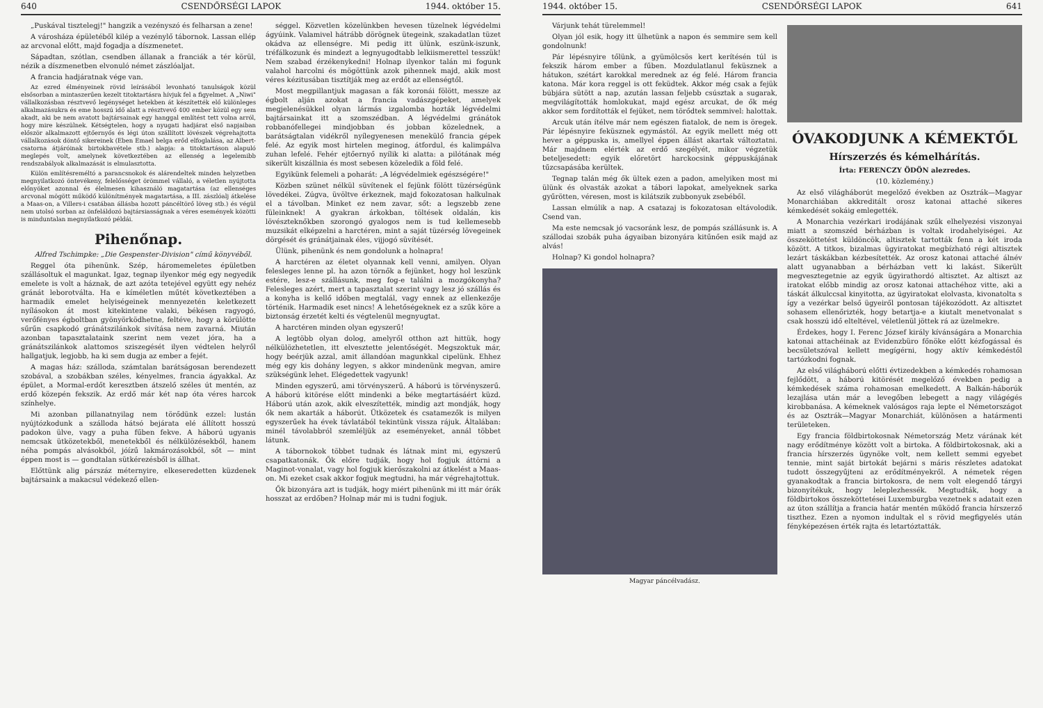640 CSENDŐRSÉGI LAPOK 1944. október 15.
„Puskával tisztelegj!" hangzik a vezényszó és felharsan a zene!
A városháza épületéből kilép a vezénylő tábornok. Lassan ellép az arcvonal előtt, majd fogadja a díszmenetet.
Sápadtan, szótlan, csendben állanak a franciák a tér körül, nézik a díszmenetben elvonuló német zászlóaljat.
A francia hadjáratnak vége van.
Az ezred élményeinek rövid leírásából levonható tanulságok közül elsősorban a mintaszerűen kezelt titoktartásra hívjuk fel a figyelmet. A „Niwi" vállalkozásban résztvevő legénységet hetekben át készítették elő különleges alkalmazásukra és eme hosszú idő alatt a résztvevő 400 ember közül egy sem akadt, aki be nem avatott bajtársainak egy hanggal említést tett volna arról, hogy mire készülnek. Kétségtelen, hogy a nyugati hadjárat első napjaiban először alkalmazott ejtőernyős és légi úton szállított lövészek végrehajtotta vállalkozások döntő sikereinek (Eben Emael belga erőd elfoglalása, az Albert-csatorna átjáróinak birtokbavétele stb.) alapja: a titoktartáson alapuló meglepés volt, amelynek következtében az ellenség a legelemibb rendszabályok alkalmazását is elmulasztotta.
Külön említésreméltó a parancsnokok és alárendeltek minden helyzetben megnyilatkozó öntevékeny, felelősséget örömmel vállaló, a véletlen nyújtotta előnyöket azonnal és élelmesen kihasználó magatartása (az ellenséges arcvonal mögött működő különítmények magatartása, a III. zászlóalj átkelése a Maas-on, a Villers-i csatában állásba hozott páncéltörő löveg stb.) és végül nem utolsó sorban az önfeláldozó bajtársiasságnak a véres események közötti is minduntalan megnyilatkozó példái.
Pihenőnap.
Alfred Tschimpke: „Die Gespenster-Division" című könyvéből.
Reggel óta pihenünk. Szép, háromemeletes épületben szállásoltuk el magunkat. Igaz, tegnap ilyenkor még egy negyedik emelete is volt a háznak, de azt azóta tetejével együtt egy nehéz gránát leborotválta. Ha e kíméletlen műtét következtében a harmadik emelet helyiségeinek mennyezetén keletkezett nyílásokon át most kitekintene valaki, békésen ragyogó, verőfényes égboltban gyönyörködhetne, feltéve, hogy a körülötte sűrűn csapkodó gránátszilánkok sivítása nem zavarná. Miután azonban tapasztalataink szerint nem vezet jóra, ha a gránátszilánkok alattomos sziszegését ilyen védtelen helyről hallgatjuk, legjobb, ha ki sem dugja az ember a fejét.
A magas ház: szálloda, számtalan barátságosan berendezett szobával, a szobákban széles, kényelmes, francia ágyakkal. Az épület, a Mormal-erdőt keresztben átszelő széles út mentén, az erdő közepén fekszik. Az erdő már két nap óta véres harcok színhelye.
Mi azonban pillanatnyilag nem törődünk ezzel: lustán nyújtózkodunk a szálloda hátsó bejárata elé állított hosszú padokon ülve, vagy a puha fűben fekve. A háború ugyanis nemcsak ütközetekből, menetekből és nélkülözésekből, hanem néha pompás alvásokból, jóízű lakmározásokból, sőt — mint éppen most is — gondtalan sütkérezésből is állhat.
Előttünk alig párszáz méternyire, elkeseredetten küzdenek bajtársaink a makacsul védekező ellen-
séggel. Közvetlen közelünkben hevesen tüzelnek légvédelmi ágyúink. Valamivel hátrább dörögnek ütegeink, szakadatlan tüzet okádva az ellenségre. Mi pedig itt ülünk, eszünk-iszunk, tréfálkozunk és mindezt a legnyugodtabb lelkiismerettel tesszük! Nem szabad érzékenykedni! Holnap ilyenkor talán mi fogunk valahol harcolni és mögöttünk azok pihennek majd, akik most véres kézitusában tisztítják meg az erdőt az ellenségtől.
Most megpillantjuk magasan a fák koronái fölött, messze az égbolt alján azokat a francia vadászgépeket, amelyek megjelenésükkel olyan lármás izgalomba hozták légvédelmi bajtársainkat itt a szomszédban. A légvédelmi gránátok robbanófellegei mindjobban és jobban közelednek, a barátságtalan vidékről nyílegyenesen menekülő francia gépek felé. Az egyik most hirtelen meginog, átfordul, és kalimpálva zuhan lefelé. Fehér ejtőernyő nyílik ki alatta: a pilótának még sikerült kiszállnia és most sebesen közeledik a föld felé.
Egyikünk felemeli a poharát: „A légvédelmiek egészségére!"
Közben szünet nélkül süvítenek el fejünk fölött tüzérségünk lövedékei. Zúgva, üvöltve érkeznek, majd fokozatosan halkulnak el a távolban. Minket ez nem zavar, sőt: a legszebb zene füleinknek! A gyakran árkokban, töltések oldalán, kis lövészteknőkben szorongó gyalogos nem is tud kellemesebb muzsikát elképzelni a harctéren, mint a saját tüzérség lövegeinek dörgését és gránátjainak éles, vijjogó süvítését.
Ülünk, pihenünk és nem gondolunk a holnapra!
A harctéren az életet olyannak kell venni, amilyen. Olyan felesleges lenne pl. ha azon törnők a fejünket, hogy hol leszünk estére, lesz-e szállásunk, meg fog-e találni a mozgókonyha? Felesleges azért, mert a tapasztalat szerint vagy lesz jó szállás és a konyha is kellő időben megtalál, vagy ennek az ellenkezője történik. Harmadik eset nincs! A lehetőségeknek ez a szűk köre a biztonság érzetét kelti és végtelenül megnyugtat.
A harctéren minden olyan egyszerű!
A legtöbb olyan dolog, amelyről otthon azt hittük, hogy nélkülözhetetlen, itt elvesztette jelentőségét. Megszoktuk már, hogy beérjük azzal, amit állandóan magunkkal cipelünk. Ehhez még egy kis dohány legyen, s akkor mindenünk megvan, amire szükségünk lehet. Elégedettek vagyunk!
Minden egyszerű, ami törvényszerű. A háború is törvényszerű. A háború kitörése előtt mindenki a béke megtartásáért küzd. Háború után azok, akik elveszítették, mindig azt mondják, hogy ők nem akarták a háborút. Ütközetek és csatamezők is milyen egyszerűek ha évek távlatából tekintünk vissza rájuk. Általában: minél távolabbról szemléljük az eseményeket, annál többet látunk.
A tábornokok többet tudnak és látnak mint mi, egyszerű csapatkatonák. Ők előre tudják, hogy hol fogjuk áttörni a Maginot-vonalat, vagy hol fogjuk kierőszakolni az átkelést a Maas-on. Mi ezeket csak akkor fogjuk megtudni, ha már végrehajtottuk.
Ők bizonyára azt is tudják, hogy miért pihenünk mi itt már órák hosszat az erdőben? Holnap már mi is tudni fogjuk.
1944. október 15. CSENDŐRSÉGI LAPOK 641
Várjunk tehát türelemmel!
Olyan jól esik, hogy itt ülhetünk a napon és semmire sem kell gondolnunk!
Pár lépésnyire tőlünk, a gyümölcsös kert kerítésén túl is fekszik három ember a fűben. Mozdulatlanul feküsznek a hátukon, szétárt karokkal merednek az ég felé. Három francia katona. Már kora reggel is ott feküdtek. Akkor még csak a fejük búbjára sütött a nap, azután lassan feljebb csúsztak a sugarak, megvilágították homlokukat, majd egész arcukat, de ők még akkor sem fordították el fejüket, nem törődtek semmivel: halottak.
Arcuk után ítélve már nem egészen fiatalok, de nem is öregek. Pár lépésnyire feküsznek egymástól. Az egyik mellett még ott hever a géppuska is, amellyel éppen állást akartak változtatni. Már majdnem elérték az erdő szegélyét, mikor végzetük beteljesedett: egyik előretört harckocsink géppuskájának tűzcsapásába kerültek.
Tegnap talán még ők ültek ezen a padon, amelyiken most mi ülünk és olvasták azokat a tábori lapokat, amelyeknek sarka gyűrötten, véresen, most is kilátszik zubbonyuk zsebéből.
Lassan elmúlik a nap. A csatazaj is fokozatosan eltávolodik. Csend van.
Ma este nemcsak jó vacsoránk lesz, de pompás szállásunk is. A szállodai szobák puha ágyaiban bizonyára kitűnően esik majd az alvás!
Holnap? Ki gondol holnapra?
Magyar páncélvadász.
ÓVAKODJUNK A KÉMEKTŐL
Hírszerzés és kémelhárítás.
Írta: FERENCZY ÖDÖN alezredes.
(10. közlemény.)
Az első világháborút megelőző években az Osztrák—Magyar Monarchiában akkreditált orosz katonai attaché sikeres kémkedését sokáig emlegették.
A Monarchia vezérkari irodájának szűk elhelyezési viszonyai miatt a szomszéd bérházban is voltak irodahelyiségei. Az összeköttetést küldöncök, altisztek tartották fenn a két iroda között. A titkos, bizalmas ügyiratokat megbízható régi altisztek lezárt táskákban kézbesítették. Az orosz katonai attaché álnév alatt ugyanabban a bérházban vett ki lakást. Sikerült megvesztegetnie az egyik ügyirathordó altisztet. Az altiszt az iratokat előbb mindig az orosz katonai attachéhoz vitte, aki a táskát álkulccsal kinyitotta, az ügyiratokat elolvasta, kivonatolta s így a vezérkar belső ügyeiről pontosan tájékozódott. Az altisztet sohasem ellenőrizték, hogy betartja-e a kiutalt menetvonalat s csak hosszú idő elteltével, véletlenül jöttek rá az üzelmekre.
Érdekes, hogy I. Ferenc József király kívánságára a Monarchia katonai attachéinak az Evidenzbüro főnöke előtt kézfogással és becsületszóval kellett megígérni, hogy aktív kémkedéstől tartózkodni fognak.
Az első világháború előtti évtizedekben a kémkedés rohamosan fejlődött, a háború kitörését megelőző években pedig a kémkedések száma rohamosan emelkedett. A Balkán-háborúk lezajlása után már a levegőben lebegett a nagy világégés kirobbanása. A kémeknek valóságos raja lepte el Németországot és az Osztrák—Magyar Monarchiát, különösen a határmenti területeken.
Egy francia földbirtokosnak Németország Metz várának két nagy erődítménye között volt a birtoka. A földbirtokosnak, aki a francia hírszerzés ügynöke volt, nem kellett semmi egyebet tennie, mint saját birtokát bejárni s máris részletes adatokat tudott összegyűjteni az erődítményekről. A németek régen gyanakodtak a francia birtokosra, de nem volt elegendő tárgyi bizonyítékuk, hogy leleplezhessék. Megtudták, hogy a földbirtokos összeköttetései Luxemburgba vezetnek s adatait ezen az úton szállítja a francia határ mentén működő francia hírszerző tiszthez. Ezen a nyomon indultak el s rövid megfigyelés után fényképezésen érték rajta és letartóztatták.